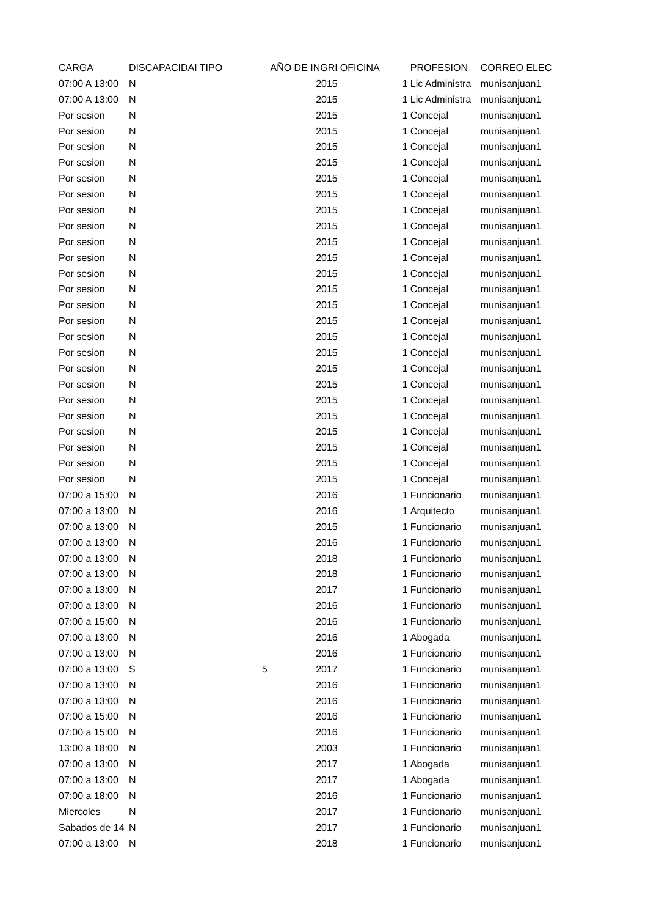| CARGA | DISCAPACIDAI | TIPO | AÑO DE INGRI | OFICINA | PROFESION | CORREO ELEC |
| --- | --- | --- | --- | --- | --- | --- |
| 07:00 A 13:00 | N | | 2015 | 1 | Lic Administra | munisanjuan1 |
| 07:00 A 13:00 | N | | 2015 | 1 | Lic Administra | munisanjuan1 |
| Por sesion | N | | 2015 | 1 | Concejal | munisanjuan1 |
| Por sesion | N | | 2015 | 1 | Concejal | munisanjuan1 |
| Por sesion | N | | 2015 | 1 | Concejal | munisanjuan1 |
| Por sesion | N | | 2015 | 1 | Concejal | munisanjuan1 |
| Por sesion | N | | 2015 | 1 | Concejal | munisanjuan1 |
| Por sesion | N | | 2015 | 1 | Concejal | munisanjuan1 |
| Por sesion | N | | 2015 | 1 | Concejal | munisanjuan1 |
| Por sesion | N | | 2015 | 1 | Concejal | munisanjuan1 |
| Por sesion | N | | 2015 | 1 | Concejal | munisanjuan1 |
| Por sesion | N | | 2015 | 1 | Concejal | munisanjuan1 |
| Por sesion | N | | 2015 | 1 | Concejal | munisanjuan1 |
| Por sesion | N | | 2015 | 1 | Concejal | munisanjuan1 |
| Por sesion | N | | 2015 | 1 | Concejal | munisanjuan1 |
| Por sesion | N | | 2015 | 1 | Concejal | munisanjuan1 |
| Por sesion | N | | 2015 | 1 | Concejal | munisanjuan1 |
| Por sesion | N | | 2015 | 1 | Concejal | munisanjuan1 |
| Por sesion | N | | 2015 | 1 | Concejal | munisanjuan1 |
| Por sesion | N | | 2015 | 1 | Concejal | munisanjuan1 |
| Por sesion | N | | 2015 | 1 | Concejal | munisanjuan1 |
| Por sesion | N | | 2015 | 1 | Concejal | munisanjuan1 |
| Por sesion | N | | 2015 | 1 | Concejal | munisanjuan1 |
| Por sesion | N | | 2015 | 1 | Concejal | munisanjuan1 |
| Por sesion | N | | 2015 | 1 | Concejal | munisanjuan1 |
| Por sesion | N | | 2015 | 1 | Concejal | munisanjuan1 |
| 07:00 a 15:00 | N | | 2016 | 1 | Funcionario | munisanjuan1 |
| 07:00 a 13:00 | N | | 2016 | 1 | Arquitecto | munisanjuan1 |
| 07:00 a 13:00 | N | | 2015 | 1 | Funcionario | munisanjuan1 |
| 07:00 a 13:00 | N | | 2016 | 1 | Funcionario | munisanjuan1 |
| 07:00 a 13:00 | N | | 2018 | 1 | Funcionario | munisanjuan1 |
| 07:00 a 13:00 | N | | 2018 | 1 | Funcionario | munisanjuan1 |
| 07:00 a 13:00 | N | | 2017 | 1 | Funcionario | munisanjuan1 |
| 07:00 a 13:00 | N | | 2016 | 1 | Funcionario | munisanjuan1 |
| 07:00 a 15:00 | N | | 2016 | 1 | Funcionario | munisanjuan1 |
| 07:00 a 13:00 | N | | 2016 | 1 | Abogada | munisanjuan1 |
| 07:00 a 13:00 | N | | 2016 | 1 | Funcionario | munisanjuan1 |
| 07:00 a 13:00 | S | 5 | 2017 | 1 | Funcionario | munisanjuan1 |
| 07:00 a 13:00 | N | | 2016 | 1 | Funcionario | munisanjuan1 |
| 07:00 a 13:00 | N | | 2016 | 1 | Funcionario | munisanjuan1 |
| 07:00 a 15:00 | N | | 2016 | 1 | Funcionario | munisanjuan1 |
| 07:00 a 15:00 | N | | 2016 | 1 | Funcionario | munisanjuan1 |
| 13:00 a 18:00 | N | | 2003 | 1 | Funcionario | munisanjuan1 |
| 07:00 a 13:00 | N | | 2017 | 1 | Abogada | munisanjuan1 |
| 07:00 a 13:00 | N | | 2017 | 1 | Abogada | munisanjuan1 |
| 07:00 a 18:00 | N | | 2016 | 1 | Funcionario | munisanjuan1 |
| Miercoles | N | | 2017 | 1 | Funcionario | munisanjuan1 |
| Sabados de 14 | N | | 2017 | 1 | Funcionario | munisanjuan1 |
| 07:00 a 13:00 | N | | 2018 | 1 | Funcionario | munisanjuan1 |